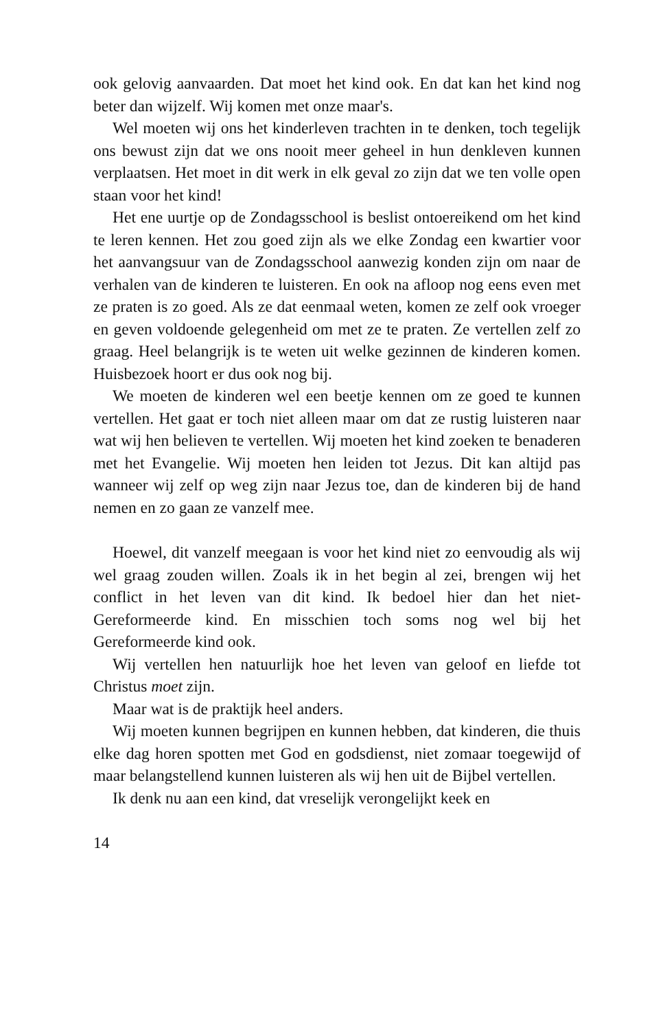ook gelovig aanvaarden. Dat moet het kind ook. En dat kan het kind nog beter dan wijzelf. Wij komen met onze maar's.
Wel moeten wij ons het kinderleven trachten in te denken, toch tegelijk ons bewust zijn dat we ons nooit meer geheel in hun denkleven kunnen verplaatsen. Het moet in dit werk in elk geval zo zijn dat we ten volle open staan voor het kind!
Het ene uurtje op de Zondagsschool is beslist ontoereikend om het kind te leren kennen. Het zou goed zijn als we elke Zondag een kwartier voor het aanvangsuur van de Zondagsschool aanwezig konden zijn om naar de verhalen van de kinderen te luisteren. En ook na afloop nog eens even met ze praten is zo goed. Als ze dat eenmaal weten, komen ze zelf ook vroeger en geven voldoende gelegenheid om met ze te praten. Ze vertellen zelf zo graag. Heel belangrijk is te weten uit welke gezinnen de kinderen komen. Huisbezoek hoort er dus ook nog bij.
We moeten de kinderen wel een beetje kennen om ze goed te kunnen vertellen. Het gaat er toch niet alleen maar om dat ze rustig luisteren naar wat wij hen believen te vertellen. Wij moeten het kind zoeken te benaderen met het Evangelie. Wij moeten hen leiden tot Jezus. Dit kan altijd pas wanneer wij zelf op weg zijn naar Jezus toe, dan de kinderen bij de hand nemen en zo gaan ze vanzelf mee.
Hoewel, dit vanzelf meegaan is voor het kind niet zo eenvoudig als wij wel graag zouden willen. Zoals ik in het begin al zei, brengen wij het conflict in het leven van dit kind. Ik bedoel hier dan het niet-Gereformeerde kind. En misschien toch soms nog wel bij het Gereformeerde kind ook.
Wij vertellen hen natuurlijk hoe het leven van geloof en liefde tot Christus moet zijn.
Maar wat is de praktijk heel anders.
Wij moeten kunnen begrijpen en kunnen hebben, dat kinderen, die thuis elke dag horen spotten met God en godsdienst, niet zomaar toegewijd of maar belangstellend kunnen luisteren als wij hen uit de Bijbel vertellen.
Ik denk nu aan een kind, dat vreselijk verongelijkt keek en
14